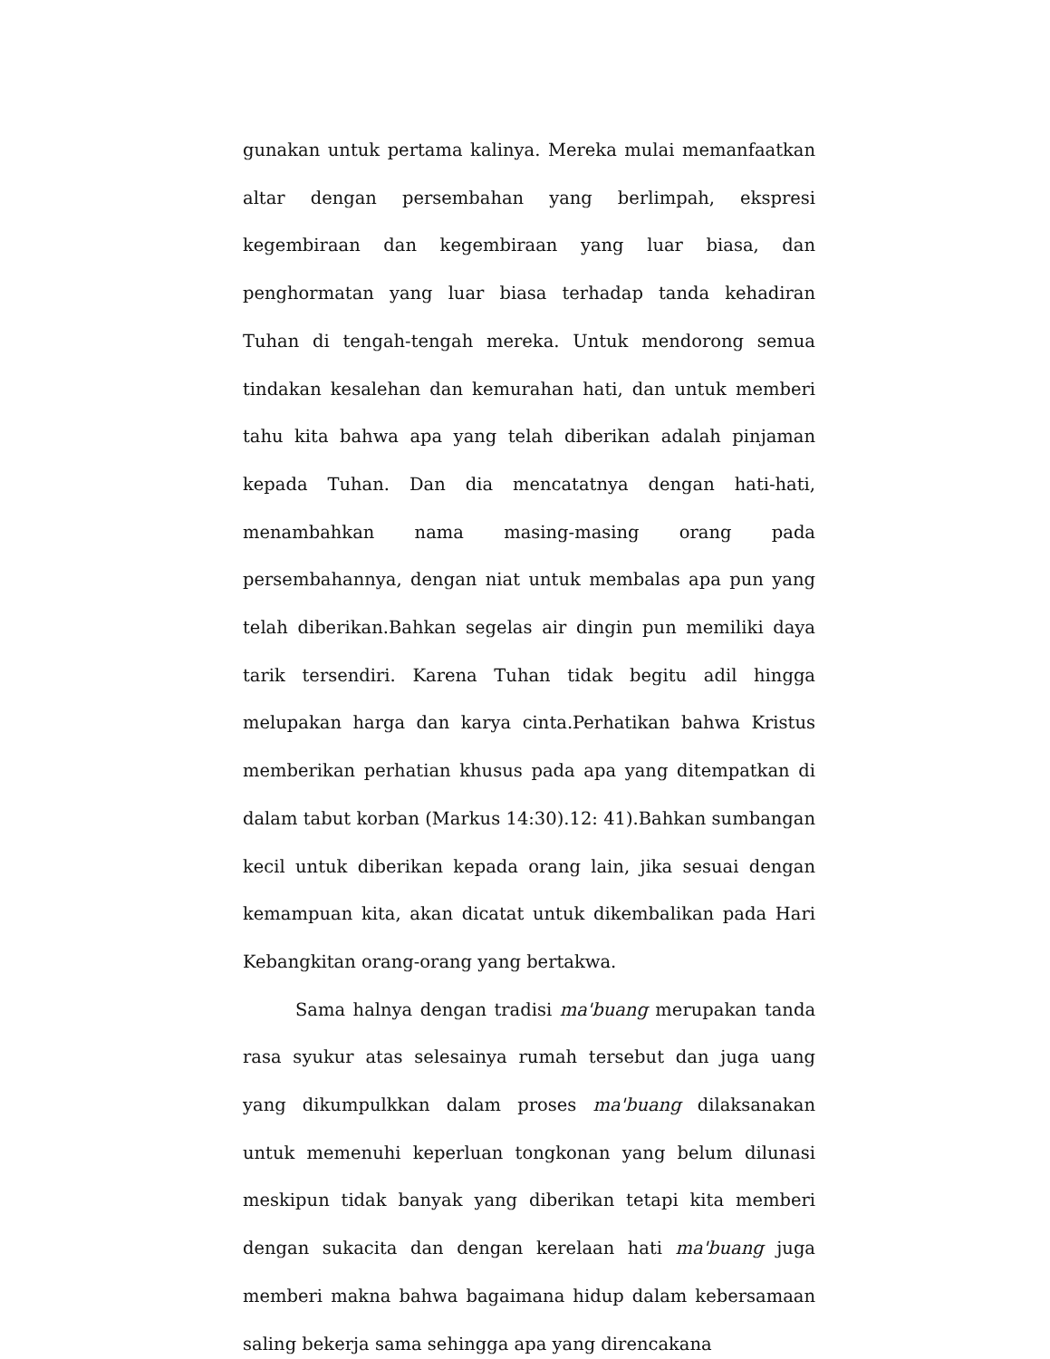gunakan untuk pertama kalinya. Mereka mulai memanfaatkan altar dengan persembahan yang berlimpah, ekspresi kegembiraan dan kegembiraan yang luar biasa, dan penghormatan yang luar biasa terhadap tanda kehadiran Tuhan di tengah-tengah mereka. Untuk mendorong semua tindakan kesalehan dan kemurahan hati, dan untuk memberi tahu kita bahwa apa yang telah diberikan adalah pinjaman kepada Tuhan. Dan dia mencatatnya dengan hati-hati, menambahkan nama masing-masing orang pada persembahannya, dengan niat untuk membalas apa pun yang telah diberikan.Bahkan segelas air dingin pun memiliki daya tarik tersendiri. Karena Tuhan tidak begitu adil hingga melupakan harga dan karya cinta.Perhatikan bahwa Kristus memberikan perhatian khusus pada apa yang ditempatkan di dalam tabut korban (Markus 14:30).12: 41).Bahkan sumbangan kecil untuk diberikan kepada orang lain, jika sesuai dengan kemampuan kita, akan dicatat untuk dikembalikan pada Hari Kebangkitan orang-orang yang bertakwa.
Sama halnya dengan tradisi ma'buang merupakan tanda rasa syukur atas selesainya rumah tersebut dan juga uang yang dikumpulkkan dalam proses ma'buang dilaksanakan untuk memenuhi keperluan tongkonan yang belum dilunasi meskipun tidak banyak yang diberikan tetapi kita memberi dengan sukacita dan dengan kerelaan hati ma'buang juga memberi makna bahwa bagaimana hidup dalam kebersamaan saling bekerja sama sehingga apa yang direncakana